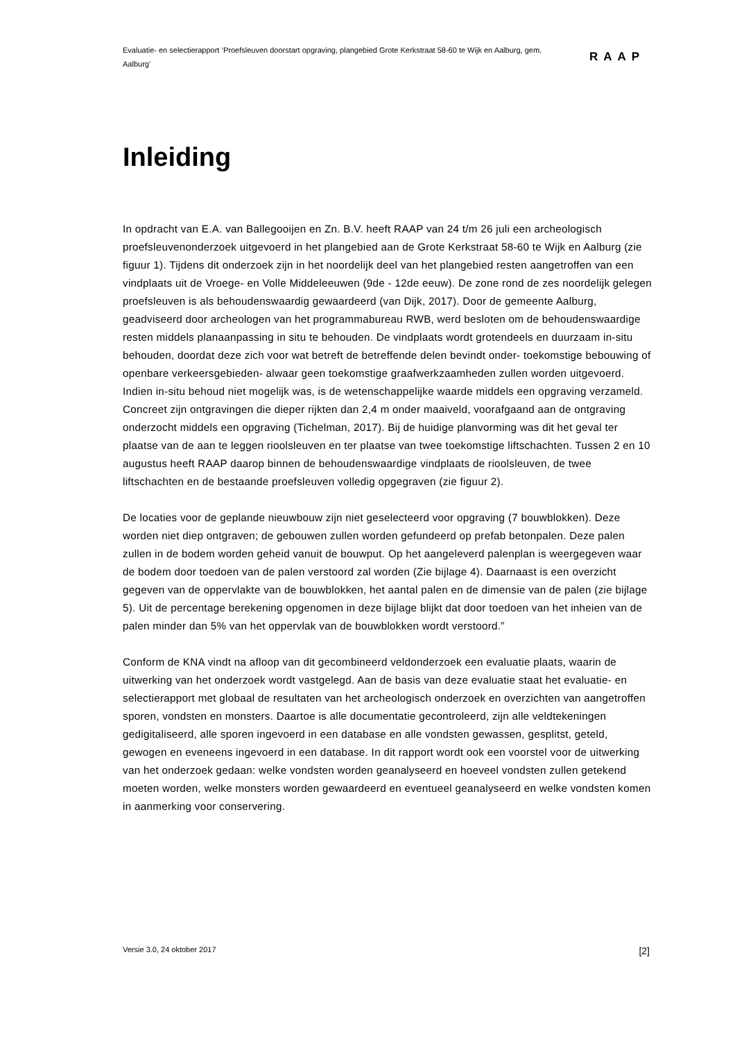Evaluatie- en selectierapport ‘Proefsleuven doorstart opgraving, plangebied Grote Kerkstraat 58-60 te Wijk en Aalburg, gem. Aalburg’
RAAP
Inleiding
In opdracht van E.A. van Ballegooijen en Zn. B.V. heeft RAAP van 24 t/m 26 juli een archeologisch proefsleuvenonderzoek uitgevoerd in het plangebied aan de Grote Kerkstraat 58-60 te Wijk en Aalburg (zie figuur 1). Tijdens dit onderzoek zijn in het noordelijk deel van het plangebied resten aangetroffen van een vindplaats uit de Vroege- en Volle Middeleeuwen (9de - 12de eeuw). De zone rond de zes noordelijk gelegen proefsleuven is als behoudenswaardig gewaardeerd (van Dijk, 2017). Door de gemeente Aalburg, geadviseerd door archeologen van het programmabureau RWB, werd besloten om de behoudenswaardige resten middels planaanpassing in situ te behouden. De vindplaats wordt grotendeels en duurzaam in-situ behouden, doordat deze zich voor wat betreft de betreffende delen bevindt onder- toekomstige bebouwing of openbare verkeersgebieden- alwaar geen toekomstige graafwerkzaamheden zullen worden uitgevoerd. Indien in-situ behoud niet mogelijk was, is de wetenschappelijke waarde middels een opgraving verzameld. Concreet zijn ontgravingen die dieper rijkten dan 2,4 m onder maaiveld, voorafgaand aan de ontgraving onderzocht middels een opgraving (Tichelman, 2017). Bij de huidige planvorming was dit het geval ter plaatse van de aan te leggen rioolsleuven en ter plaatse van twee toekomstige liftschachten. Tussen 2 en 10 augustus heeft RAAP daarop binnen de behoudenswaardige vindplaats de rioolsleuven, de twee liftschachten en de bestaande proefsleuven volledig opgegraven (zie figuur 2).
De locaties voor de geplande nieuwbouw zijn niet geselecteerd voor opgraving (7 bouwblokken). Deze worden niet diep ontgraven; de gebouwen zullen worden gefundeerd op prefab betonpalen. Deze palen zullen in de bodem worden geheid vanuit de bouwput. Op het aangeleverd palenplan is weergegeven waar de bodem door toedoen van de palen verstoord zal worden (Zie bijlage 4). Daarnaast is een overzicht gegeven van de oppervlakte van de bouwblokken, het aantal palen en de dimensie van de palen (zie bijlage 5). Uit de percentage berekening opgenomen in deze bijlage blijkt dat door toedoen van het inheien van de palen minder dan 5% van het oppervlak van de bouwblokken wordt verstoord.”
Conform de KNA vindt na afloop van dit gecombineerd veldonderzoek een evaluatie plaats, waarin de uitwerking van het onderzoek wordt vastgelegd. Aan de basis van deze evaluatie staat het evaluatie- en selectierapport met globaal de resultaten van het archeologisch onderzoek en overzichten van aangetroffen sporen, vondsten en monsters. Daartoe is alle documentatie gecontroleerd, zijn alle veldtekeningen gedigitaliseerd, alle sporen ingevoerd in een database en alle vondsten gewassen, gesplitst, geteld, gewogen en eveneens ingevoerd in een database. In dit rapport wordt ook een voorstel voor de uitwerking van het onderzoek gedaan: welke vondsten worden geanalyseerd en hoeveel vondsten zullen getekend moeten worden, welke monsters worden gewaardeerd en eventueel geanalyseerd en welke vondsten komen in aanmerking voor conservering.
Versie 3.0, 24 oktober 2017 [2]